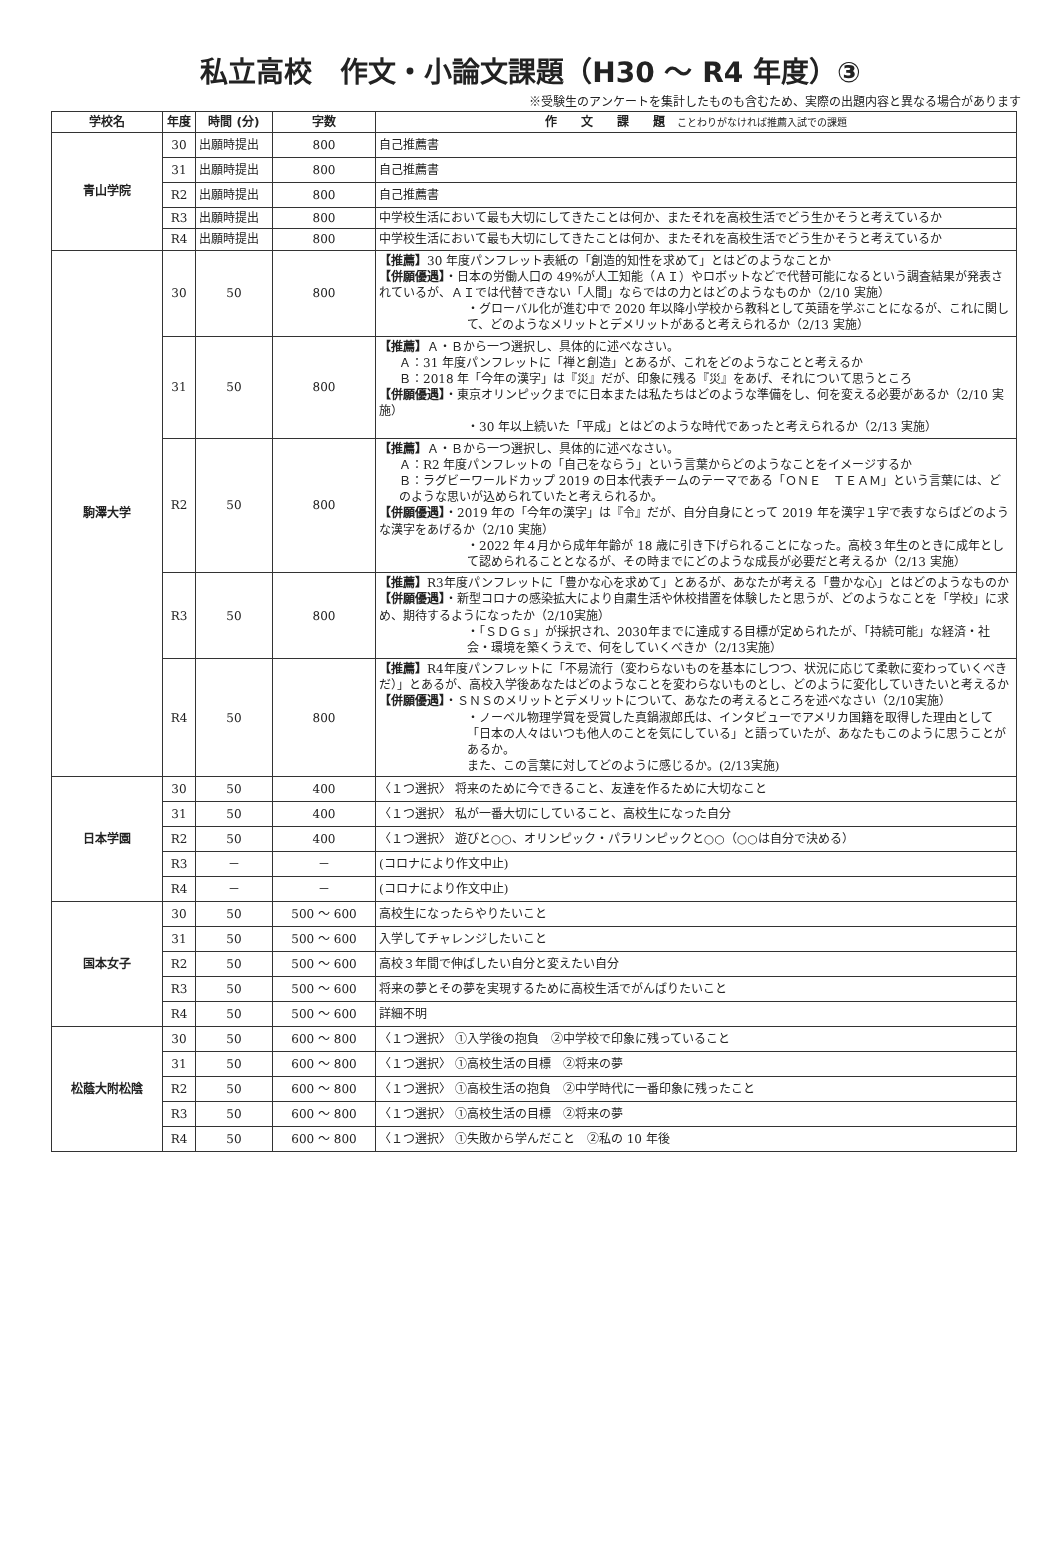私立高校　作文・小論文課題（H30 ～ R4 年度）③
※受験生のアンケートを集計したものも含むため、実際の出題内容と異なる場合があります
| 学校名 | 年度 | 時間 (分) | 字数 | 作 文 課 題 ことわりがなければ推薦入試での課題 |
| --- | --- | --- | --- | --- |
| 青山学院 | 30 | 出願時提出 | 800 | 自己推薦書 |
| | 31 | 出願時提出 | 800 | 自己推薦書 |
| | R2 | 出願時提出 | 800 | 自己推薦書 |
| | R3 | 出願時提出 | 800 | 中学校生活において最も大切にしてきたことは何か、またそれを高校生活でどう生かそうと考えているか |
| | R4 | 出願時提出 | 800 | 中学校生活において最も大切にしてきたことは何か、またそれを高校生活でどう生かそうと考えているか |
| 駒澤大学 | 30 | 50 | 800 | 【推薦】 30 年度パンフレット表紙の「創造的知性を求めて」とはどのようなことか 【併願優遇】 ・日本の労働人口の 49%が人工知能（ＡＩ）やロボットなどで代替可能になるという調査結果が発表されているが、ＡＩでは代替できない「人間」ならではの力とはどのようなものか（2/10 実施） ・グローバル化が進む中で 2020 年以降小学校から教科として英語を学ぶことになるが、これに関して、どのようなメリットとデメリットがあると考えられるか（2/13 実施） |
| | 31 | 50 | 800 | 【推薦】 Ａ・Ｂから一つ選択し、具体的に述べなさい。 Ａ：31 年度パンフレットに「禅と創造」とあるが、これをどのようなことと考えるか Ｂ：2018 年「今年の漢字」は『災』だが、印象に残る『災』をあげ、それについて思うところ 【併願優遇】 ・東京オリンピックまでに日本または私たちはどのような準備をし、何を変える必要があるか（2/10 実施） ・30 年以上続いた「平成」とはどのような時代であったと考えられるか（2/13 実施） |
| | R2 | 50 | 800 | 【推薦】 Ａ・Ｂから一つ選択し、具体的に述べなさい。 Ａ：R2 年度パンフレットの「自己をならう」という言葉からどのようなことをイメージするか Ｂ：ラグビーワールドカップ 2019 の日本代表チームのテーマである「ＯＮＥ ＴＥＡＭ」という言葉には、どのような思いが込められていたと考えられるか。 【併願優遇】 ・2019 年の「今年の漢字」は『令』だが、自分自身にとって 2019 年を漢字１字で表すならばどのような漢字をあげるか（2/10 実施） ・2022 年４月から成年年齢が 18 歳に引き下げられることになった。高校３年生のときに成年として認められることとなるが、その時までにどのような成長が必要だと考えるか（2/13 実施） |
| | R3 | 50 | 800 | 【推薦】 R3年度パンフレットに「豊かな心を求めて」とあるが、あなたが考える「豊かな心」とはどのようなものか 【併願優遇】 ・新型コロナの感染拡大により自粛生活や休校措置を体験したと思うが、どのようなことを「学校」に求め、期待するようになったか（2/10実施） ・「ＳＤＧｓ」が採択され、2030年までに達成する目標が定められたが、「持続可能」な経済・社会・環境を築くうえで、何をしていくべきか（2/13実施） |
| | R4 | 50 | 800 | 【推薦】 R4年度パンフレットに「不易流行（変わらないものを基本にしつつ、状況に応じて柔軟に変わっていくべきだ）」とあるが、高校入学後あなたはどのようなことを変わらないものとし、どのように変化していきたいと考えるか 【併願優遇】 ・ＳＮＳのメリットとデメリットについて、あなたの考えるところを述べなさい（2/10実施） ・ノーベル物理学賞を受賞した真鍋淑郎氏は、インタビューでアメリカ国籍を取得した理由として「日本の人々はいつも他人のことを気にしている」と語っていたが、あなたもこのように思うことがあるか。 また、この言葉に対してどのように感じるか。(2/13実施) |
| 日本学園 | 30 | 50 | 400 | 〈１つ選択〉 将来のために今できること、友達を作るために大切なこと |
| | 31 | 50 | 400 | 〈１つ選択〉 私が一番大切にしていること、高校生になった自分 |
| | R2 | 50 | 400 | 〈１つ選択〉 遊びと○○、オリンピック・パラリンピックと○○（○○は自分で決める） |
| | R3 | － | － | (コロナにより作文中止) |
| | R4 | － | － | (コロナにより作文中止) |
| 国本女子 | 30 | 50 | 500 ～ 600 | 高校生になったらやりたいこと |
| | 31 | 50 | 500 ～ 600 | 入学してチャレンジしたいこと |
| | R2 | 50 | 500 ～ 600 | 高校３年間で伸ばしたい自分と変えたい自分 |
| | R3 | 50 | 500 ～ 600 | 将来の夢とその夢を実現するために高校生活でがんばりたいこと |
| | R4 | 50 | 500 ～ 600 | 詳細不明 |
| 松蔭大附松陰 | 30 | 50 | 600 ～ 800 | 〈１つ選択〉 ①入学後の抱負 ②中学校で印象に残っていること |
| | 31 | 50 | 600 ～ 800 | 〈１つ選択〉 ①高校生活の目標 ②将来の夢 |
| | R2 | 50 | 600 ～ 800 | 〈１つ選択〉 ①高校生活の抱負 ②中学時代に一番印象に残ったこと |
| | R3 | 50 | 600 ～ 800 | 〈１つ選択〉 ①高校生活の目標 ②将来の夢 |
| | R4 | 50 | 600 ～ 800 | 〈１つ選択〉 ①失敗から学んだこと ②私の 10 年後 |